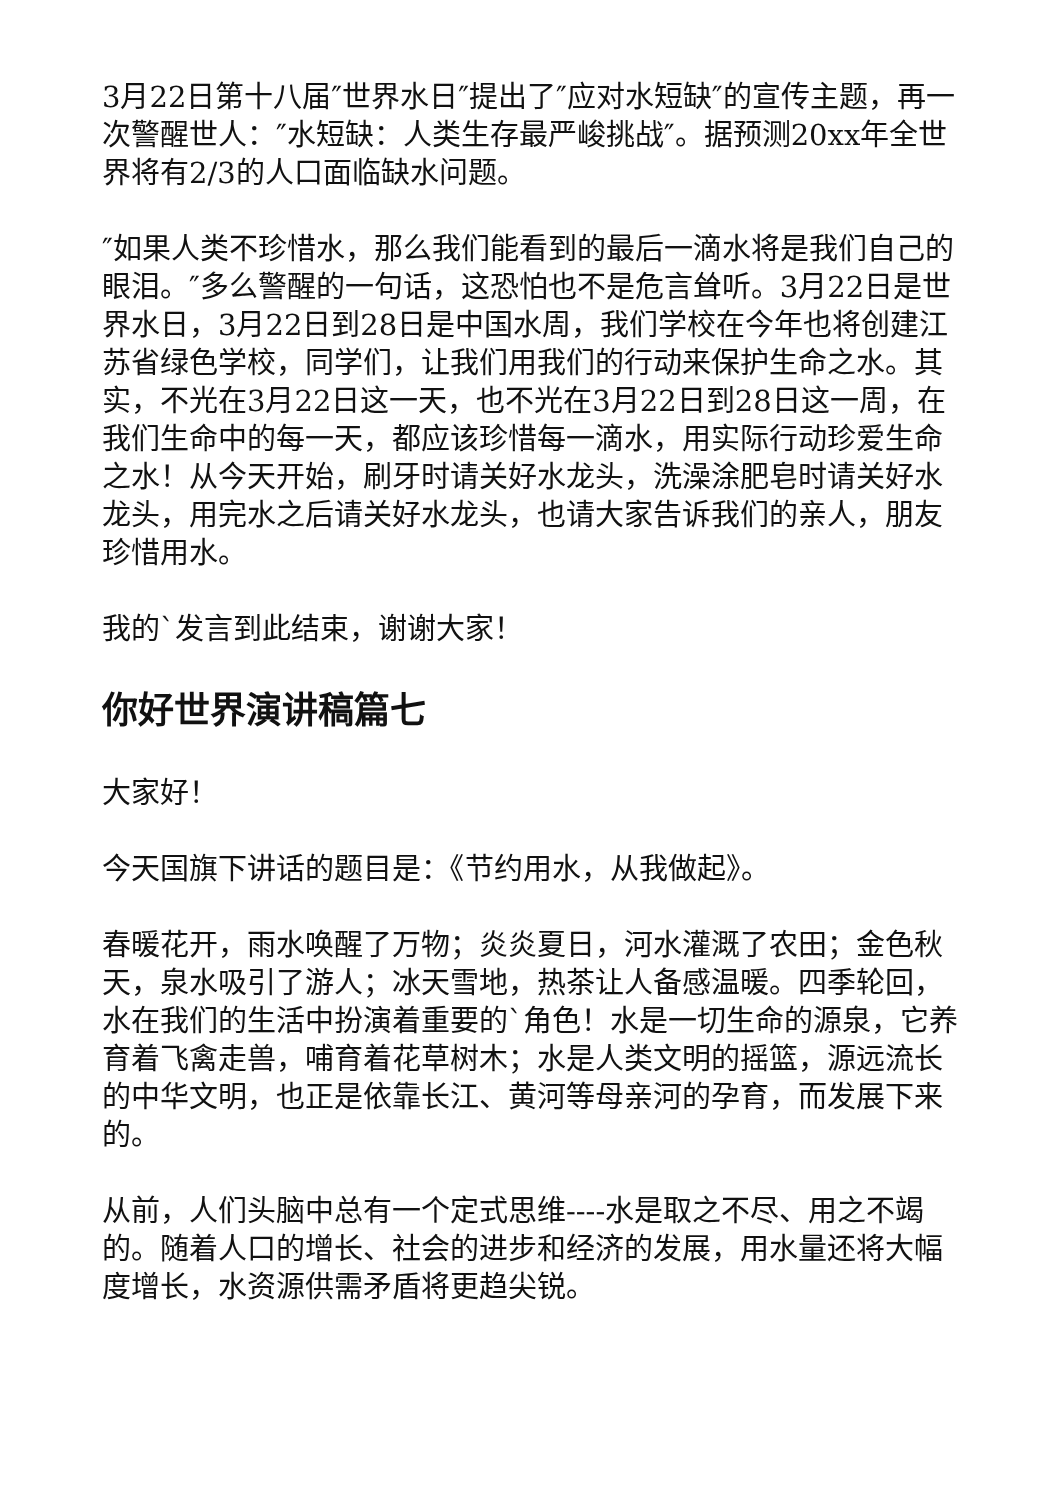3月22日第十八届″世界水日″提出了″应对水短缺″的宣传主题，再一次警醒世人：″水短缺：人类生存最严峻挑战″。据预测20xx年全世界将有2/3的人口面临缺水问题。
″如果人类不珍惜水，那么我们能看到的最后一滴水将是我们自己的眼泪。″多么警醒的一句话，这恐怕也不是危言耸听。3月22日是世界水日，3月22日到28日是中国水周，我们学校在今年也将创建江苏省绿色学校，同学们，让我们用我们的行动来保护生命之水。其实，不光在3月22日这一天，也不光在3月22日到28日这一周，在我们生命中的每一天，都应该珍惜每一滴水，用实际行动珍爱生命之水！从今天开始，刷牙时请关好水龙头，洗澡涂肥皂时请关好水龙头，用完水之后请关好水龙头，也请大家告诉我们的亲人，朋友珍惜用水。
我的`发言到此结束，谢谢大家！
你好世界演讲稿篇七
大家好！
今天国旗下讲话的题目是：《节约用水，从我做起》。
春暖花开，雨水唤醒了万物；炎炎夏日，河水灌溉了农田；金色秋天，泉水吸引了游人；冰天雪地，热茶让人备感温暖。四季轮回，水在我们的生活中扮演着重要的`角色！水是一切生命的源泉，它养育着飞禽走兽，哺育着花草树木；水是人类文明的摇篮，源远流长的中华文明，也正是依靠长江、黄河等母亲河的孕育，而发展下来的。
从前，人们头脑中总有一个定式思维----水是取之不尽、用之不竭的。随着人口的增长、社会的进步和经济的发展，用水量还将大幅度增长，水资源供需矛盾将更趋尖锐。